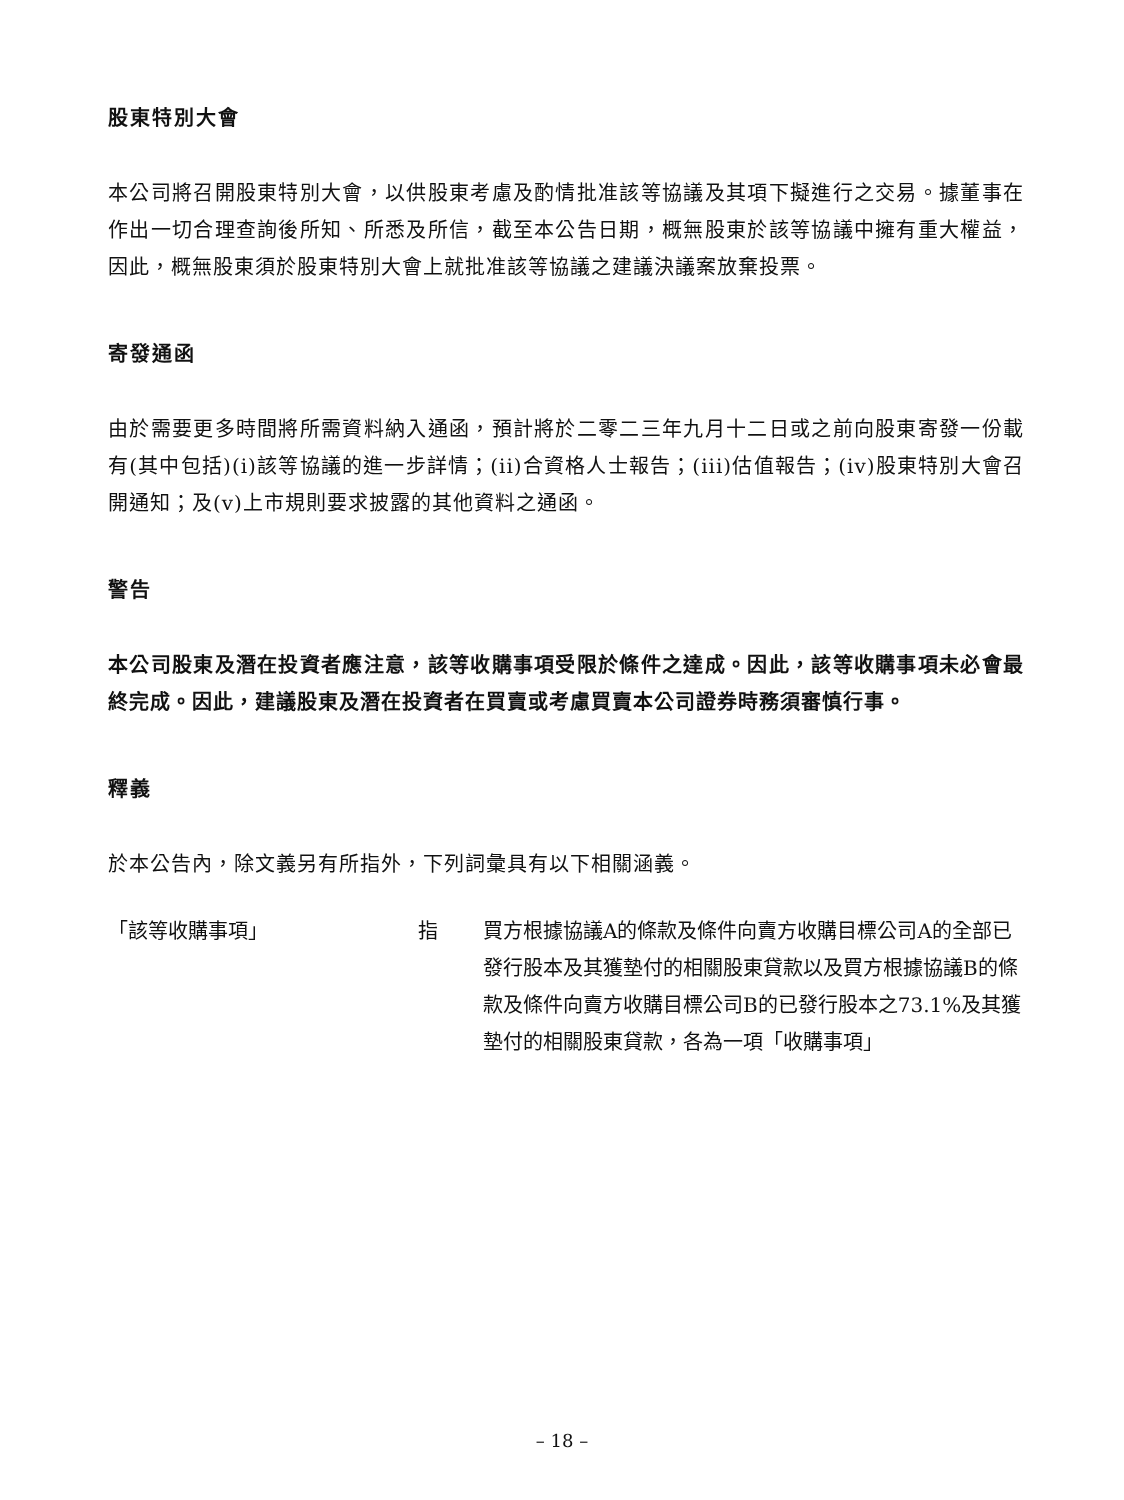股東特別大會
本公司將召開股東特別大會，以供股東考慮及酌情批准該等協議及其項下擬進行之交易。據董事在作出一切合理查詢後所知、所悉及所信，截至本公告日期，概無股東於該等協議中擁有重大權益，因此，概無股東須於股東特別大會上就批准該等協議之建議決議案放棄投票。
寄發通函
由於需要更多時間將所需資料納入通函，預計將於二零二三年九月十二日或之前向股東寄發一份載有(其中包括)(i)該等協議的進一步詳情；(ii)合資格人士報告；(iii)估值報告；(iv)股東特別大會召開通知；及(v)上市規則要求披露的其他資料之通函。
警告
本公司股東及潛在投資者應注意，該等收購事項受限於條件之達成。因此，該等收購事項未必會最終完成。因此，建議股東及潛在投資者在買賣或考慮買賣本公司證券時務須審慎行事。
釋義
於本公告內，除文義另有所指外，下列詞彙具有以下相關涵義。
「該等收購事項」 指 買方根據協議A的條款及條件向賣方收購目標公司A的全部已發行股本及其獲墊付的相關股東貸款以及買方根據協議B的條款及條件向賣方收購目標公司B的已發行股本之73.1%及其獲墊付的相關股東貸款，各為一項「收購事項」
– 18 –